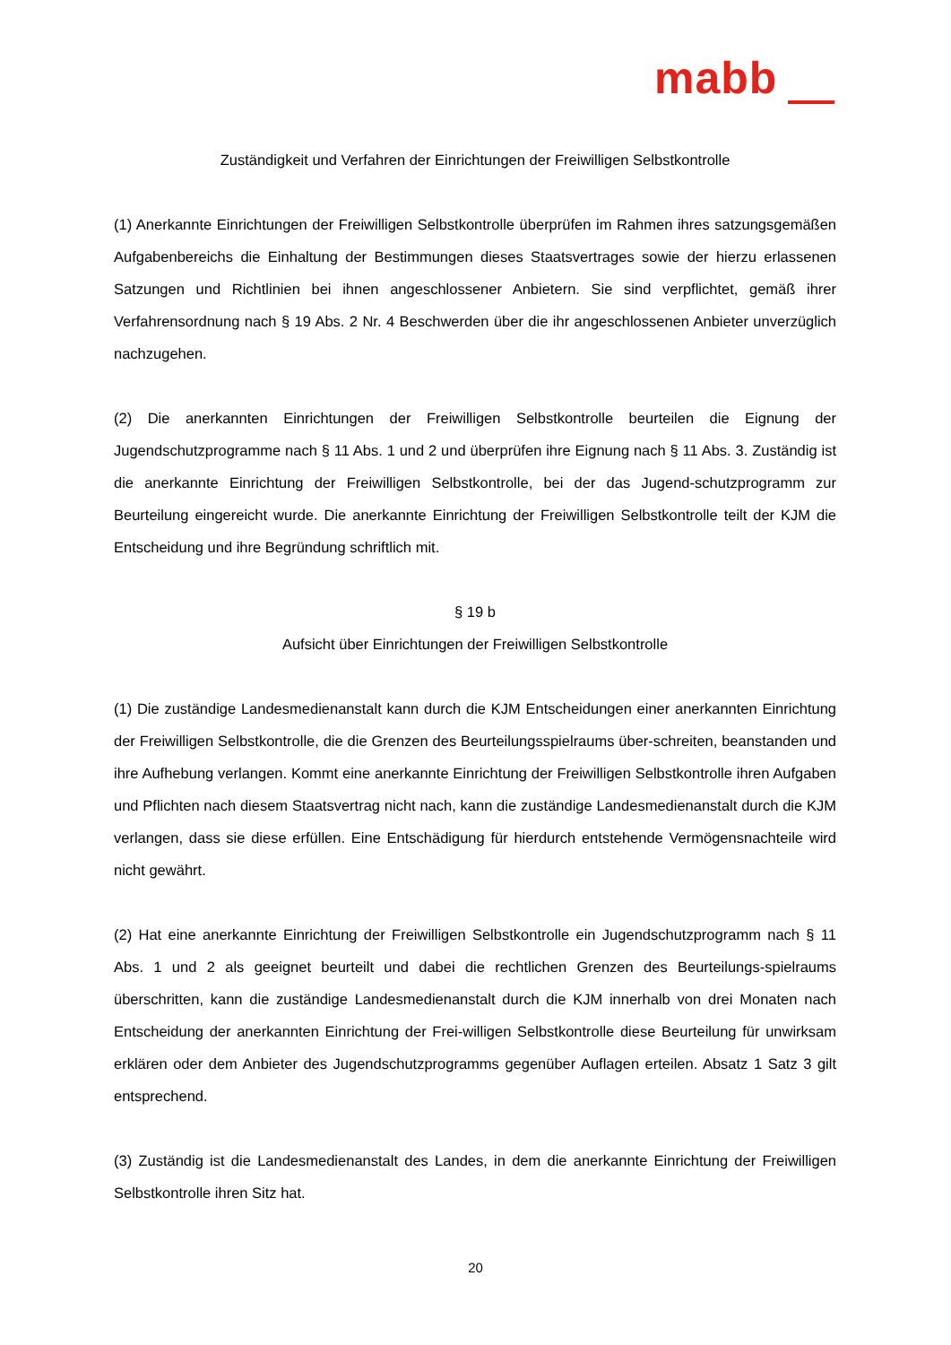mabb
Zuständigkeit und Verfahren der Einrichtungen der Freiwilligen Selbstkontrolle
(1) Anerkannte Einrichtungen der Freiwilligen Selbstkontrolle überprüfen im Rahmen ihres satzungsgemäßen Aufgabenbereichs die Einhaltung der Bestimmungen dieses Staatsvertrages sowie der hierzu erlassenen Satzungen und Richtlinien bei ihnen angeschlossener Anbietern. Sie sind verpflichtet, gemäß ihrer Verfahrensordnung nach § 19 Abs. 2 Nr. 4 Beschwerden über die ihr angeschlossenen Anbieter unverzüglich nachzugehen.
(2) Die anerkannten Einrichtungen der Freiwilligen Selbstkontrolle beurteilen die Eignung der Jugendschutzprogramme nach § 11 Abs. 1 und 2 und überprüfen ihre Eignung nach § 11 Abs. 3. Zuständig ist die anerkannte Einrichtung der Freiwilligen Selbstkontrolle, bei der das Jugend-schutzprogramm zur Beurteilung eingereicht wurde. Die anerkannte Einrichtung der Freiwilligen Selbstkontrolle teilt der KJM die Entscheidung und ihre Begründung schriftlich mit.
§ 19 b
Aufsicht über Einrichtungen der Freiwilligen Selbstkontrolle
(1) Die zuständige Landesmedienanstalt kann durch die KJM Entscheidungen einer anerkannten Einrichtung der Freiwilligen Selbstkontrolle, die die Grenzen des Beurteilungsspielraums über-schreiten, beanstanden und ihre Aufhebung verlangen. Kommt eine anerkannte Einrichtung der Freiwilligen Selbstkontrolle ihren Aufgaben und Pflichten nach diesem Staatsvertrag nicht nach, kann die zuständige Landesmedienanstalt durch die KJM verlangen, dass sie diese erfüllen. Eine Entschädigung für hierdurch entstehende Vermögensnachteile wird nicht gewährt.
(2) Hat eine anerkannte Einrichtung der Freiwilligen Selbstkontrolle ein Jugendschutzprogramm nach § 11 Abs. 1 und 2 als geeignet beurteilt und dabei die rechtlichen Grenzen des Beurteilungs-spielraums überschritten, kann die zuständige Landesmedienanstalt durch die KJM innerhalb von drei Monaten nach Entscheidung der anerkannten Einrichtung der Frei-willigen Selbstkontrolle diese Beurteilung für unwirksam erklären oder dem Anbieter des Jugendschutzprogramms gegenüber Auflagen erteilen. Absatz 1 Satz 3 gilt entsprechend.
(3) Zuständig ist die Landesmedienanstalt des Landes, in dem die anerkannte Einrichtung der Freiwilligen Selbstkontrolle ihren Sitz hat.
20